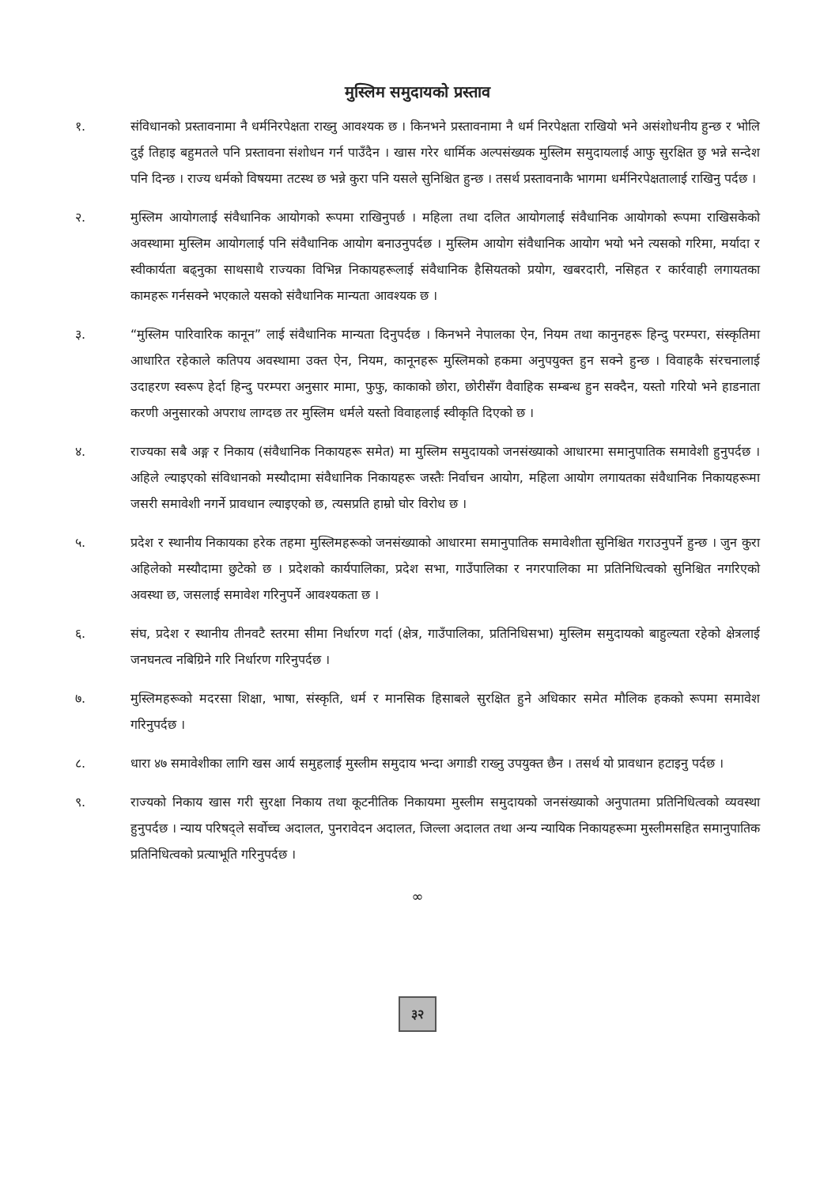मुस्लिम समुदायको प्रस्ताव
१. संविधानको प्रस्तावनामा नै धर्मनिरपेक्षता राख्नु आवश्यक छ । किनभने प्रस्तावनामा नै धर्म निरपेक्षता राखियो भने असंशोधनीय हुन्छ र भोलि दुई तिहाइ बहुमतले पनि प्रस्तावना संशोधन गर्न पाउँदैन । खास गरेर धार्मिक अल्पसंख्यक मुस्लिम समुदायलाई आफु सुरक्षित छु भन्ने सन्देश पनि दिन्छ । राज्य धर्मको विषयमा तटस्थ छ भन्ने कुरा पनि यसले सुनिश्चित हुन्छ । तसर्थ प्रस्तावनाकै भागमा धर्मनिरपेक्षतालाई राखिनु पर्दछ ।
२. मुस्लिम आयोगलाई संवैधानिक आयोगको रूपमा राखिनुपर्छ । महिला तथा दलित आयोगलाई संवैधानिक आयोगको रूपमा राखिसकेको अवस्थामा मुस्लिम आयोगलाई पनि संवैधानिक आयोग बनाउनुपर्दछ । मुस्लिम आयोग संवैधानिक आयोग भयो भने त्यसको गरिमा, मर्यादा र स्वीकार्यता बढ्नुका साथसाथै राज्यका विभिन्न निकायहरूलाई संवैधानिक हैसियतको प्रयोग, खबरदारी, नसिहत र कार्रवाही लगायतका कामहरू गर्नसक्ने भएकाले यसको संवैधानिक मान्यता आवश्यक छ ।
३. “मुस्लिम पारिवारिक कानून” लाई संवैधानिक मान्यता दिनुपर्दछ । किनभने नेपालका ऐन, नियम तथा कानुनहरू हिन्दु परम्परा, संस्कृतिमा आधारित रहेकाले कतिपय अवस्थामा उक्त ऐन, नियम, कानूनहरू मुस्लिमको हकमा अनुपयुक्त हुन सक्ने हुन्छ । विवाहकै संरचनालाई उदाहरण स्वरूप हेर्दा हिन्दु परम्परा अनुसार मामा, फुफु, काकाको छोरा, छोरीसँग वैवाहिक सम्बन्ध हुन सक्दैन, यस्तो गरियो भने हाडनाता करणी अनुसारको अपराध लाग्दछ तर मुस्लिम धर्मले यस्तो विवाहलाई स्वीकृति दिएको छ ।
४. राज्यका सबै अङ्ग र निकाय (संवैधानिक निकायहरू समेत) मा मुस्लिम समुदायको जनसंख्याको आधारमा समानुपातिक समावेशी हुनुपर्दछ । अहिले ल्याइएको संविधानको मस्यौदामा संवैधानिक निकायहरू जस्तैः निर्वाचन आयोग, महिला आयोग लगायतका संवैधानिक निकायहरूमा जसरी समावेशी नगर्ने प्रावधान ल्याइएको छ, त्यसप्रति हाम्रो घोर विरोध छ ।
५. प्रदेश र स्थानीय निकायका हरेक तहमा मुस्लिमहरूको जनसंख्याको आधारमा समानुपातिक समावेशीता सुनिश्चित गराउनुपर्ने हुन्छ । जुन कुरा अहिलेको मस्यौदामा छुटेको छ । प्रदेशको कार्यपालिका, प्रदेश सभा, गाउँपालिका र नगरपालिका मा प्रतिनिधित्वको सुनिश्चित नगरिएको अवस्था छ, जसलाई समावेश गरिनुपर्ने आवश्यकता छ ।
६. संघ, प्रदेश र स्थानीय तीनवटै स्तरमा सीमा निर्धारण गर्दा (क्षेत्र, गाउँपालिका, प्रतिनिधिसभा) मुस्लिम समुदायको बाहुल्यता रहेको क्षेत्रलाई जनघनत्व नबिग्रिने गरि निर्धारण गरिनुपर्दछ ।
७. मुस्लिमहरूको मदरसा शिक्षा, भाषा, संस्कृति, धर्म र मानसिक हिसाबले सुरक्षित हुने अधिकार समेत मौलिक हकको रूपमा समावेश गरिनुपर्दछ ।
८. धारा ४७ समावेशीका लागि खस आर्य समुहलाई मुस्लीम समुदाय भन्दा अगाडी राख्नु उपयुक्त छैन । तसर्थ यो प्रावधान हटाइनु पर्दछ ।
९. राज्यको निकाय खास गरी सुरक्षा निकाय तथा कूटनीतिक निकायमा मुस्लीम समुदायको जनसंख्याको अनुपातमा प्रतिनिधित्वको व्यवस्था हुनुपर्दछ । न्याय परिषद्ले सर्वोच्च अदालत, पुनरावेदन अदालत, जिल्ला अदालत तथा अन्य न्यायिक निकायहरूमा मुस्लीमसहित समानुपातिक प्रतिनिधित्वको प्रत्याभूति गरिनुपर्दछ ।
∞
३२